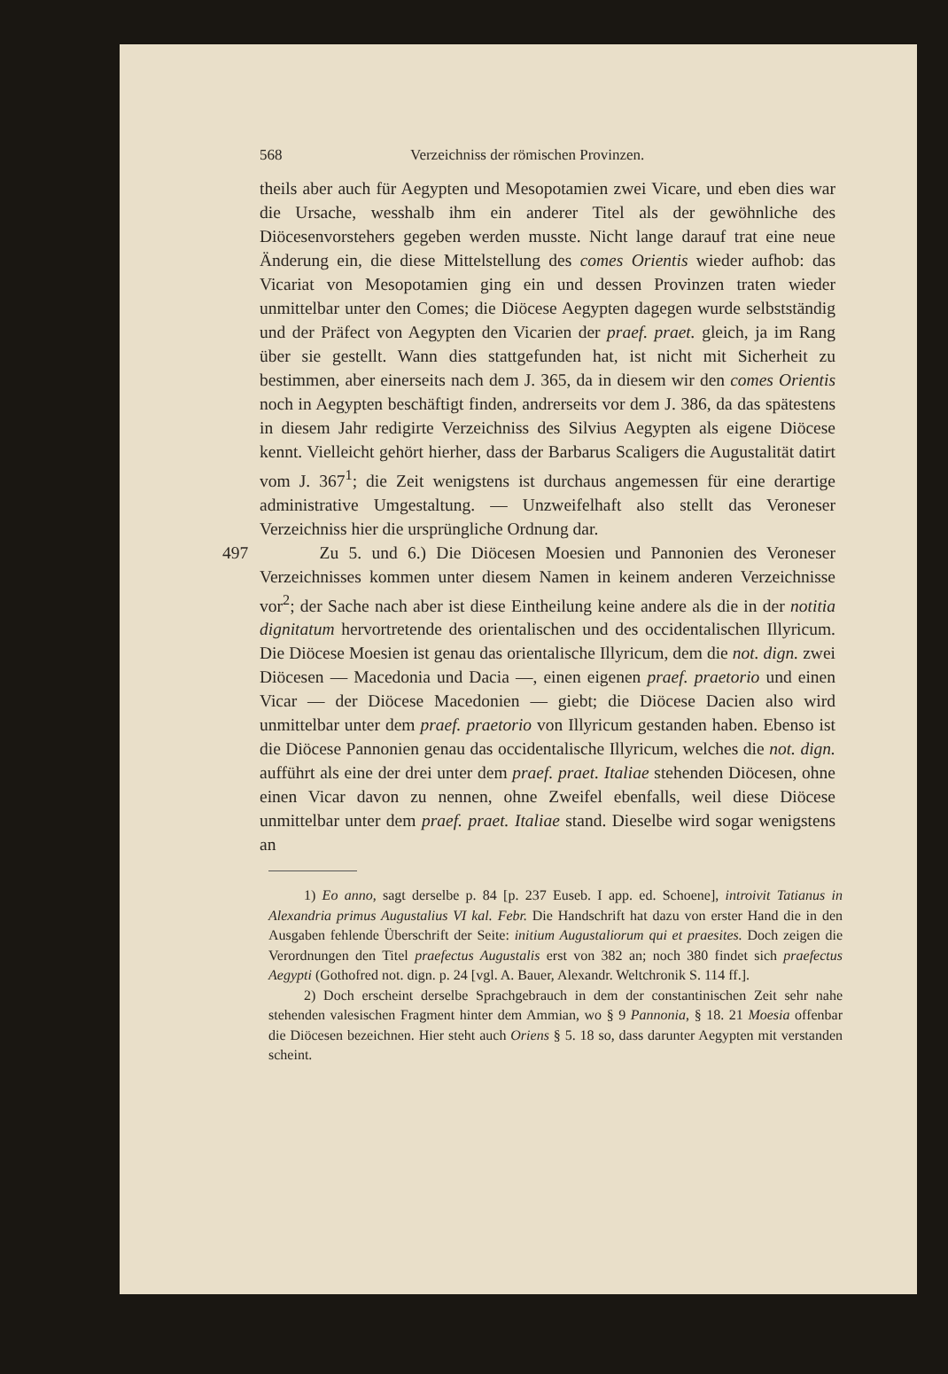568 Verzeichniss der römischen Provinzen.
theils aber auch für Aegypten und Mesopotamien zwei Vicare, und eben dies war die Ursache, wesshalb ihm ein anderer Titel als der gewöhnliche des Diöcesenvorstehers gegeben werden musste. Nicht lange darauf trat eine neue Änderung ein, die diese Mittelstellung des comes Orientis wieder aufhob: das Vicariat von Mesopotamien ging ein und dessen Provinzen traten wieder unmittelbar unter den Comes; die Diöcese Aegypten dagegen wurde selbstständig und der Präfect von Aegypten den Vicarien der praef. praet. gleich, ja im Rang über sie gestellt. Wann dies stattgefunden hat, ist nicht mit Sicherheit zu bestimmen, aber einerseits nach dem J. 365, da in diesem wir den comes Orientis noch in Aegypten beschäftigt finden, andrerseits vor dem J. 386, da das spätestens in diesem Jahr redigirte Verzeichniss des Silvius Aegypten als eigene Diöcese kennt. Vielleicht gehört hierher, dass der Barbarus Scaligers die Augustalität datirt vom J. 367<sup>1</sup>; die Zeit wenigstens ist durchaus angemessen für eine derartige administrative Umgestaltung. — Unzweifelhaft also stellt das Veroneser Verzeichniss hier die ursprüngliche Ordnung dar.
497 Zu 5. und 6.) Die Diöcesen Moesien und Pannonien des Veroneser Verzeichnisses kommen unter diesem Namen in keinem anderen Verzeichnisse vor<sup>2</sup>; der Sache nach aber ist diese Eintheilung keine andere als die in der notitia dignitatum hervortretende des orientalischen und des occidentalischen Illyricum. Die Diöcese Moesien ist genau das orientalische Illyricum, dem die not. dign. zwei Diöcesen — Macedonia und Dacia —, einen eigenen praef. praetorio und einen Vicar — der Diöcese Macedonien — giebt; die Diöcese Dacien also wird unmittelbar unter dem praef. praetorio von Illyricum gestanden haben. Ebenso ist die Diöcese Pannonien genau das occidentalische Illyricum, welches die not. dign. aufführt als eine der drei unter dem praef. praet. Italiae stehenden Diöcesen, ohne einen Vicar davon zu nennen, ohne Zweifel ebenfalls, weil diese Diöcese unmittelbar unter dem praef. praet. Italiae stand. Dieselbe wird sogar wenigstens an
1) Eo anno, sagt derselbe p. 84 [p. 237 Euseb. I app. ed. Schoene], introivit Tatianus in Alexandria primus Augustalius VI kal. Febr. Die Handschrift hat dazu von erster Hand die in den Ausgaben fehlende Überschrift der Seite: initium Augustaliorum qui et praesites. Doch zeigen die Verordnungen den Titel praefectus Augustalis erst von 382 an; noch 380 findet sich praefectus Aegypti (Gothofred not. dign. p. 24 [vgl. A. Bauer, Alexandr. Weltchronik S. 114 ff.].
2) Doch erscheint derselbe Sprachgebrauch in dem der constantinischen Zeit sehr nahe stehenden valesischen Fragment hinter dem Ammian, wo § 9 Pannonia, § 18. 21 Moesia offenbar die Diöcesen bezeichnen. Hier steht auch Oriens § 5. 18 so, dass darunter Aegypten mit verstanden scheint.